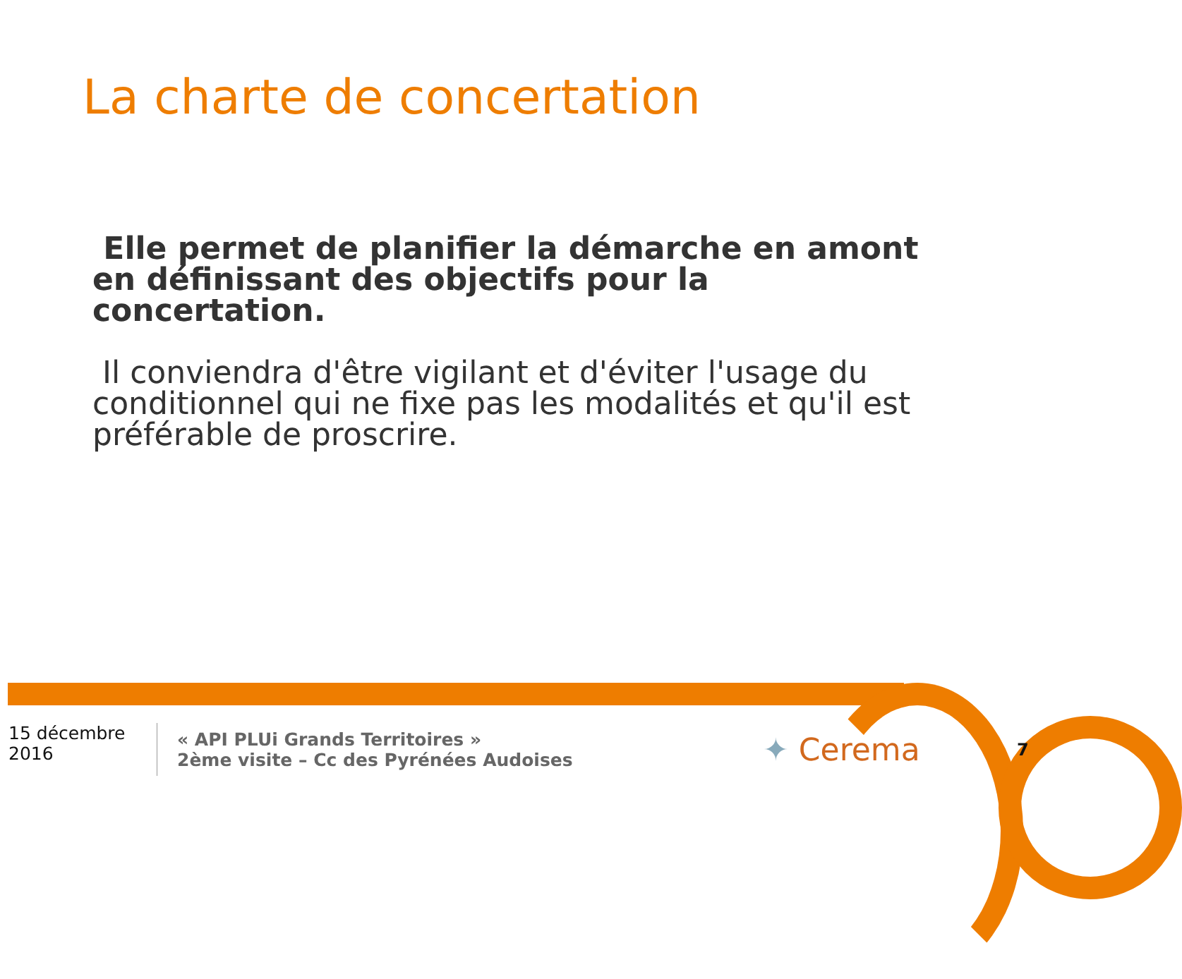La charte de concertation
Elle permet de planifier la démarche en amont en définissant des objectifs pour la concertation.
Il conviendra d'être vigilant et d'éviter l'usage du conditionnel qui ne fixe pas les modalités et qu'il est préférable de proscrire.
15 décembre 2016
« API PLUi Grands Territoires »
2ème visite – Cc des Pyrénées Audoises
✦ Cerema
7